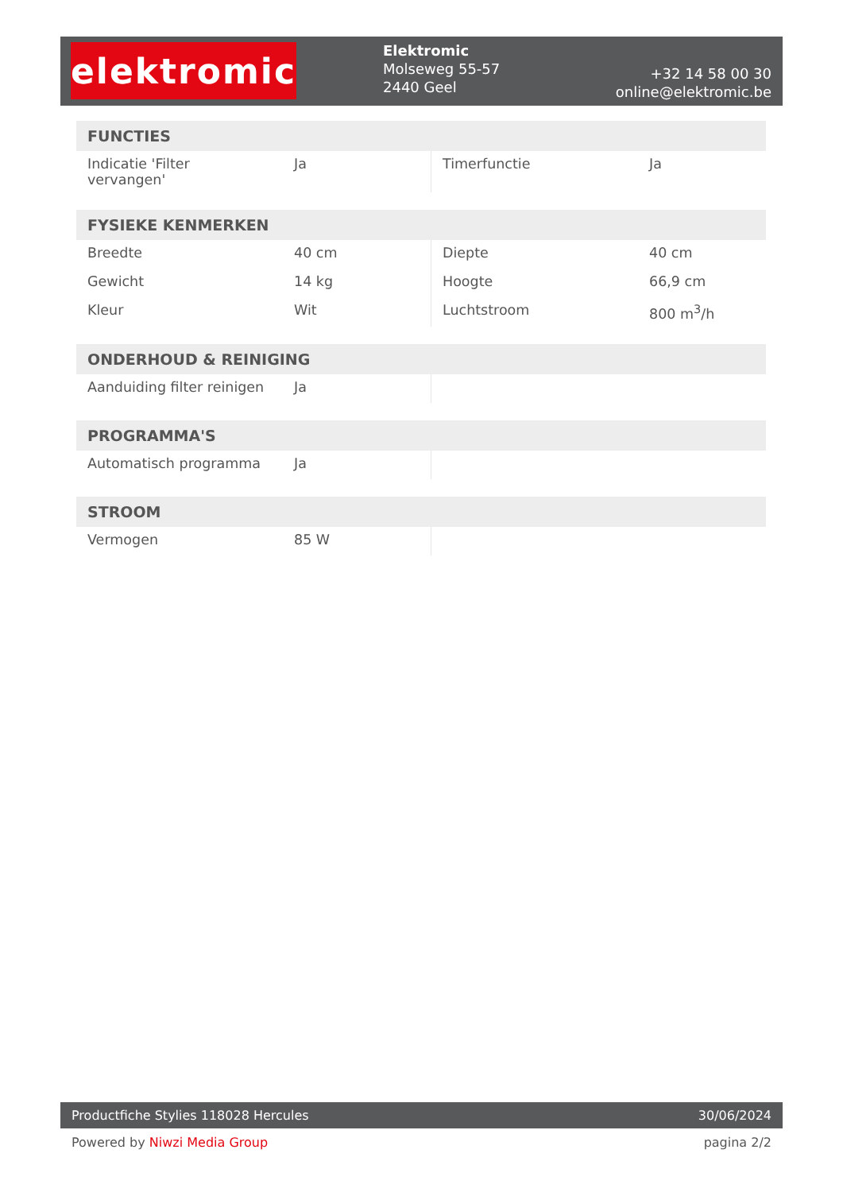elektromic
Elektromic
Molseweg 55-57
2440 Geel
+32 14 58 00 30
online@elektromic.be
FUNCTIES
| Indicatie 'Filter vervangen' | Ja | Timerfunctie | Ja |
FYSIEKE KENMERKEN
| Breedte | 40 cm | Diepte | 40 cm |
| Gewicht | 14 kg | Hoogte | 66,9 cm |
| Kleur | Wit | Luchtstroom | 800 m<sup>3</sup>/h |
ONDERHOUD & REINIGING
| Aanduiding filter reinigen | Ja | | |
PROGRAMMA'S
| Automatisch programma | Ja | | |
STROOM
| Vermogen | 85 W | | |
Productfiche Stylies 118028 Hercules 30/06/2024
Powered by Niwzi Media Group pagina 2/2